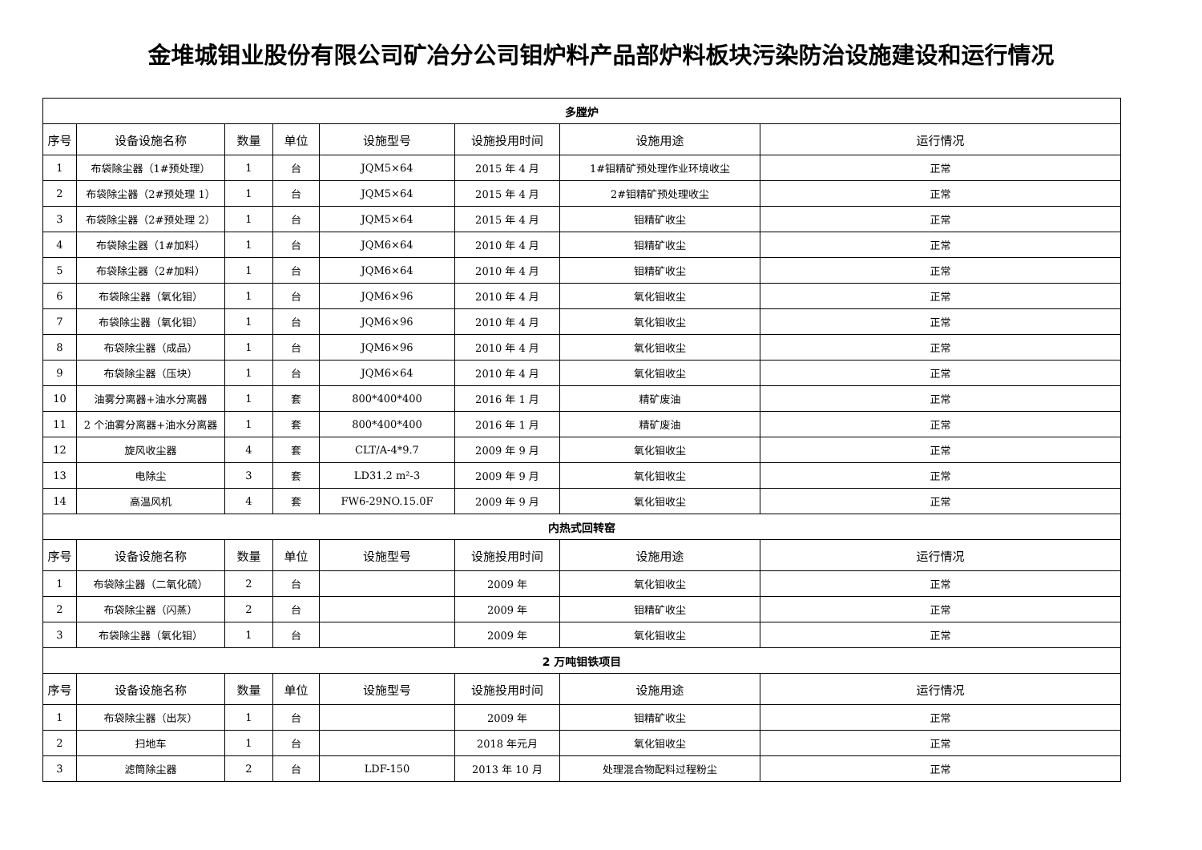金堆城钼业股份有限公司矿冶分公司钼炉料产品部炉料板块污染防治设施建设和运行情况
| 多膛炉 | | | | | | | |
| 序号 | 设备设施名称 | 数量 | 单位 | 设施型号 | 设施投用时间 | 设施用途 | 运行情况 |
| 1 | 布袋除尘器（1#预处理） | 1 | 台 | JQM5×64 | 2015 年 4 月 | 1#钼精矿预处理作业环境收尘 | 正常 |
| 2 | 布袋除尘器（2#预处理 1） | 1 | 台 | JQM5×64 | 2015 年 4 月 | 2#钼精矿预处理收尘 | 正常 |
| 3 | 布袋除尘器（2#预处理 2） | 1 | 台 | JQM5×64 | 2015 年 4 月 | 钼精矿收尘 | 正常 |
| 4 | 布袋除尘器（1#加料） | 1 | 台 | JQM6×64 | 2010 年 4 月 | 钼精矿收尘 | 正常 |
| 5 | 布袋除尘器（2#加料） | 1 | 台 | JQM6×64 | 2010 年 4 月 | 钼精矿收尘 | 正常 |
| 6 | 布袋除尘器（氧化钼） | 1 | 台 | JQM6×96 | 2010 年 4 月 | 氧化钼收尘 | 正常 |
| 7 | 布袋除尘器（氧化钼） | 1 | 台 | JQM6×96 | 2010 年 4 月 | 氧化钼收尘 | 正常 |
| 8 | 布袋除尘器（成品） | 1 | 台 | JQM6×96 | 2010 年 4 月 | 氧化钼收尘 | 正常 |
| 9 | 布袋除尘器（压块） | 1 | 台 | JQM6×64 | 2010 年 4 月 | 氧化钼收尘 | 正常 |
| 10 | 油雾分离器+油水分离器 | 1 | 套 | 800*400*400 | 2016 年 1 月 | 精矿废油 | 正常 |
| 11 | 2 个油雾分离器+油水分离器 | 1 | 套 | 800*400*400 | 2016 年 1 月 | 精矿废油 | 正常 |
| 12 | 旋风收尘器 | 4 | 套 | CLT/A-4*9.7 | 2009 年 9 月 | 氧化钼收尘 | 正常 |
| 13 | 电除尘 | 3 | 套 | LD31.2 m²-3 | 2009 年 9 月 | 氧化钼收尘 | 正常 |
| 14 | 高温风机 | 4 | 套 | FW6-29NO.15.0F | 2009 年 9 月 | 氧化钼收尘 | 正常 |
| 内热式回转窑 | | | | | | | |
| 序号 | 设备设施名称 | 数量 | 单位 | 设施型号 | 设施投用时间 | 设施用途 | 运行情况 |
| 1 | 布袋除尘器（二氧化硫） | 2 | 台 | | 2009 年 | 氧化钼收尘 | 正常 |
| 2 | 布袋除尘器（闪蒸） | 2 | 台 | | 2009 年 | 钼精矿收尘 | 正常 |
| 3 | 布袋除尘器（氧化钼） | 1 | 台 | | 2009 年 | 氧化钼收尘 | 正常 |
| 2 万吨钼铁项目 | | | | | | | |
| 序号 | 设备设施名称 | 数量 | 单位 | 设施型号 | 设施投用时间 | 设施用途 | 运行情况 |
| 1 | 布袋除尘器（出灰） | 1 | 台 | | 2009 年 | 钼精矿收尘 | 正常 |
| 2 | 扫地车 | 1 | 台 | | 2018 年元月 | 氧化钼收尘 | 正常 |
| 3 | 滤筒除尘器 | 2 | 台 | LDF-150 | 2013 年 10 月 | 处理混合物配料过程粉尘 | 正常 |